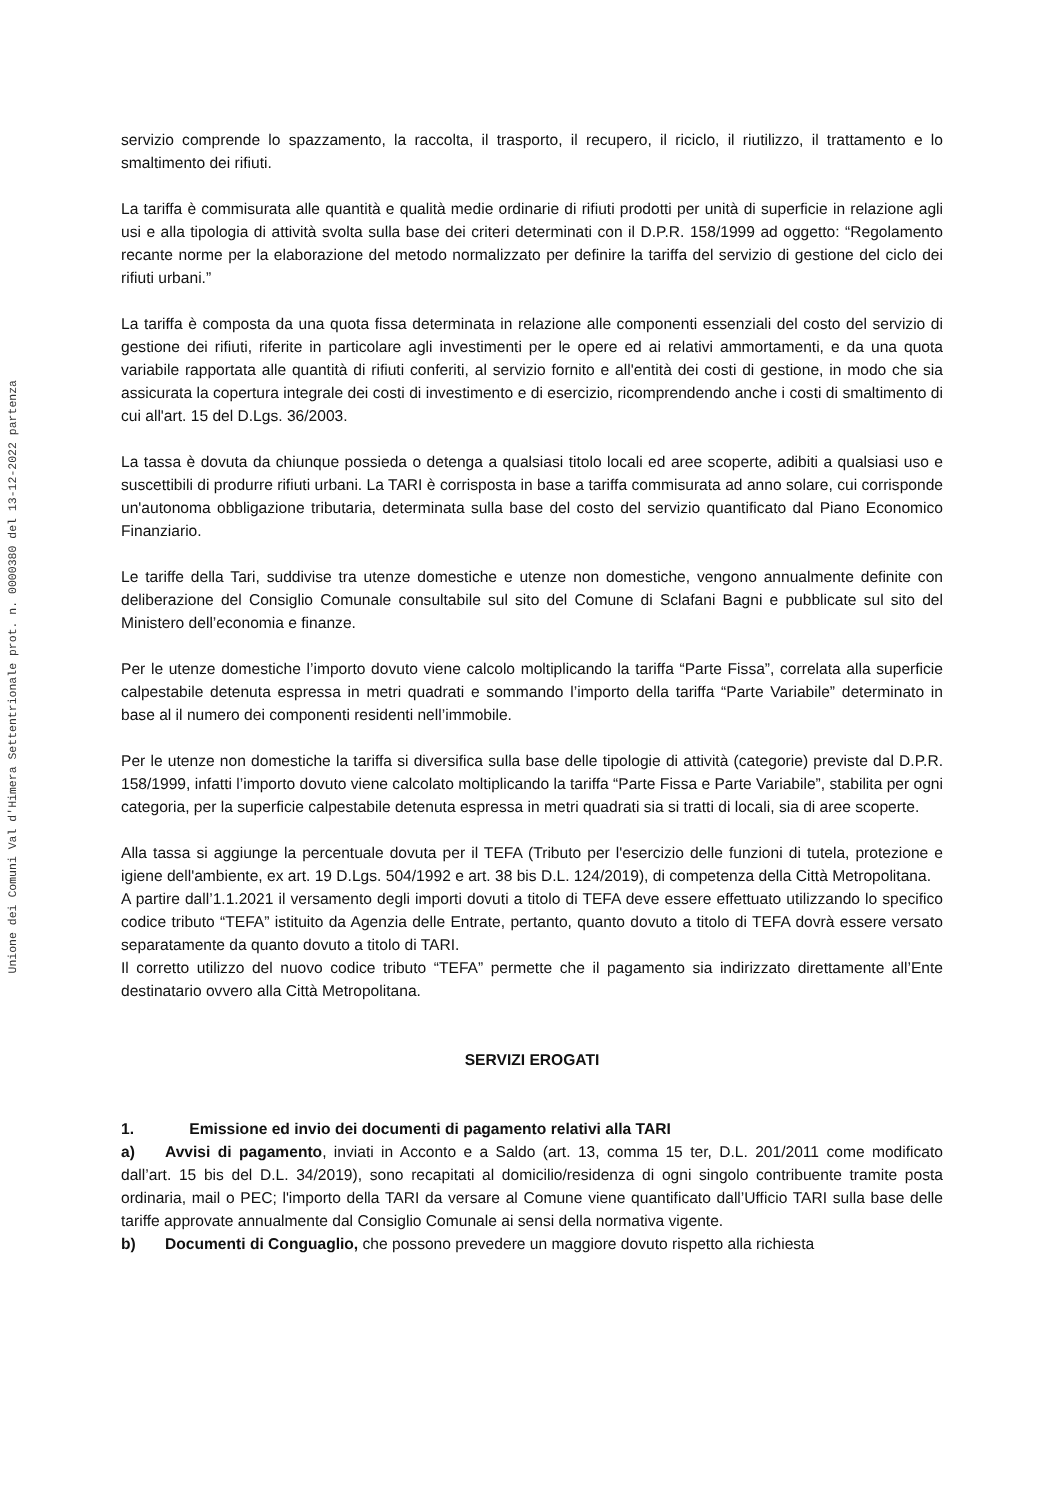Unione dei Comuni Val d'Himera Settentrionale prot. n. 0000380 del 13-12-2022 partenza
servizio comprende lo spazzamento, la raccolta, il trasporto, il recupero, il riciclo, il riutilizzo, il trattamento e lo smaltimento dei rifiuti.
La tariffa è commisurata alle quantità e qualità medie ordinarie di rifiuti prodotti per unità di superficie in relazione agli usi e alla tipologia di attività svolta sulla base dei criteri determinati con il D.P.R. 158/1999 ad oggetto: “Regolamento recante norme per la elaborazione del metodo normalizzato per definire la tariffa del servizio di gestione del ciclo dei rifiuti urbani.”
La tariffa è composta da una quota fissa determinata in relazione alle componenti essenziali del costo del servizio di gestione dei rifiuti, riferite in particolare agli investimenti per le opere ed ai relativi ammortamenti, e da una quota variabile rapportata alle quantità di rifiuti conferiti, al servizio fornito e all'entità dei costi di gestione, in modo che sia assicurata la copertura integrale dei costi di investimento e di esercizio, ricomprendendo anche i costi di smaltimento di cui all'art. 15 del D.Lgs. 36/2003.
La tassa è dovuta da chiunque possieda o detenga a qualsiasi titolo locali ed aree scoperte, adibiti a qualsiasi uso e suscettibili di produrre rifiuti urbani. La TARI è corrisposta in base a tariffa commisurata ad anno solare, cui corrisponde un'autonoma obbligazione tributaria, determinata sulla base del costo del servizio quantificato dal Piano Economico Finanziario.
Le tariffe della Tari, suddivise tra utenze domestiche e utenze non domestiche, vengono annualmente definite con deliberazione del Consiglio Comunale consultabile sul sito del Comune di Sclafani Bagni e pubblicate sul sito del Ministero dell’economia e finanze.
Per le utenze domestiche l’importo dovuto viene calcolo moltiplicando la tariffa “Parte Fissa”, correlata alla superficie calpestabile detenuta espressa in metri quadrati e sommando l’importo della tariffa “Parte Variabile” determinato in base al il numero dei componenti residenti nell’immobile.
Per le utenze non domestiche la tariffa si diversifica sulla base delle tipologie di attività (categorie) previste dal D.P.R. 158/1999, infatti l’importo dovuto viene calcolato moltiplicando la tariffa “Parte Fissa e Parte Variabile”, stabilita per ogni categoria, per la superficie calpestabile detenuta espressa in metri quadrati sia si tratti di locali, sia di aree scoperte.
Alla tassa si aggiunge la percentuale dovuta per il TEFA (Tributo per l'esercizio delle funzioni di tutela, protezione e igiene dell'ambiente, ex art. 19 D.Lgs. 504/1992 e art. 38 bis D.L. 124/2019), di competenza della Città Metropolitana.
A partire dall’1.1.2021 il versamento degli importi dovuti a titolo di TEFA deve essere effettuato utilizzando lo specifico codice tributo “TEFA” istituito da Agenzia delle Entrate, pertanto, quanto dovuto a titolo di TEFA dovrà essere versato separatamente da quanto dovuto a titolo di TARI.
Il corretto utilizzo del nuovo codice tributo “TEFA” permette che il pagamento sia indirizzato direttamente all’Ente destinatario ovvero alla Città Metropolitana.
SERVIZI EROGATI
1. Emissione ed invio dei documenti di pagamento relativi alla TARI
a) Avvisi di pagamento, inviati in Acconto e a Saldo (art. 13, comma 15 ter, D.L. 201/2011 come modificato dall’art. 15 bis del D.L. 34/2019), sono recapitati al domicilio/residenza di ogni singolo contribuente tramite posta ordinaria, mail o PEC; l'importo della TARI da versare al Comune viene quantificato dall’Ufficio TARI sulla base delle tariffe approvate annualmente dal Consiglio Comunale ai sensi della normativa vigente.
b) Documenti di Conguaglio, che possono prevedere un maggiore dovuto rispetto alla richiesta